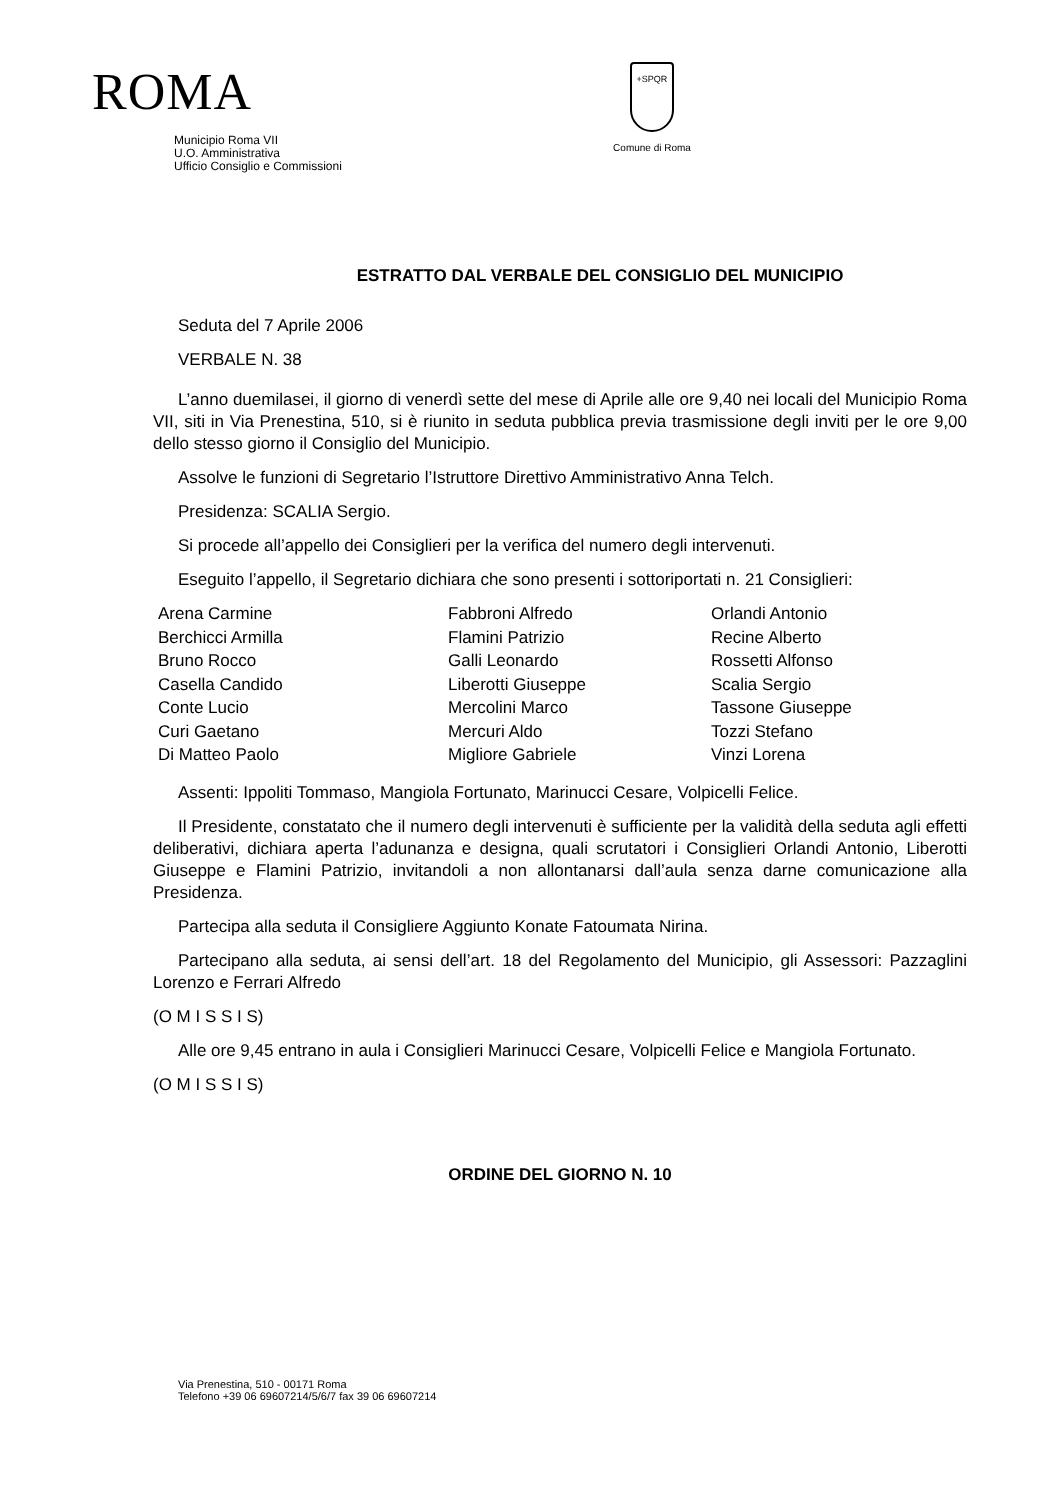ROMA
Municipio Roma VII
U.O. Amministrativa
Ufficio Consiglio e Commissioni
+SPQR
Comune di Roma
ESTRATTO DAL VERBALE DEL CONSIGLIO DEL MUNICIPIO
Seduta del 7 Aprile 2006
VERBALE N. 38
L’anno duemilasei, il giorno di venerdì sette del mese di Aprile alle ore 9,40 nei locali del Municipio Roma VII, siti in Via Prenestina, 510, si è riunito in seduta pubblica previa trasmissione degli inviti per le ore 9,00 dello stesso giorno il Consiglio del Municipio.
Assolve le funzioni di Segretario l’Istruttore Direttivo Amministrativo Anna Telch.
Presidenza: SCALIA Sergio.
Si procede all’appello dei Consiglieri per la verifica del numero degli intervenuti.
Eseguito l’appello, il Segretario dichiara che sono presenti i sottoriportati n. 21 Consiglieri:
| Arena Carmine | Fabbroni Alfredo | Orlandi Antonio |
| Berchicci Armilla | Flamini Patrizio | Recine Alberto |
| Bruno Rocco | Galli Leonardo | Rossetti Alfonso |
| Casella Candido | Liberotti Giuseppe | Scalia Sergio |
| Conte Lucio | Mercolini Marco | Tassone Giuseppe |
| Curi Gaetano | Mercuri Aldo | Tozzi Stefano |
| Di Matteo Paolo | Migliore Gabriele | Vinzi Lorena |
Assenti: Ippoliti Tommaso, Mangiola Fortunato, Marinucci Cesare, Volpicelli Felice.
Il Presidente, constatato che il numero degli intervenuti è sufficiente per la validità della seduta agli effetti deliberativi, dichiara aperta l’adunanza e designa, quali scrutatori i Consiglieri Orlandi Antonio, Liberotti Giuseppe e Flamini Patrizio, invitandoli a non allontanarsi dall’aula senza darne comunicazione alla Presidenza.
Partecipa alla seduta il Consigliere Aggiunto Konate Fatoumata Nirina.
Partecipano alla seduta, ai sensi dell’art. 18 del Regolamento del Municipio, gli Assessori: Pazzaglini Lorenzo e Ferrari Alfredo
(O M I S S I S)
Alle ore 9,45 entrano in aula i Consiglieri Marinucci Cesare, Volpicelli Felice e Mangiola Fortunato.
(O M I S S I S)
ORDINE DEL GIORNO N. 10
Via Prenestina, 510 - 00171 Roma
Telefono +39 06 69607214/5/6/7 fax 39 06 69607214